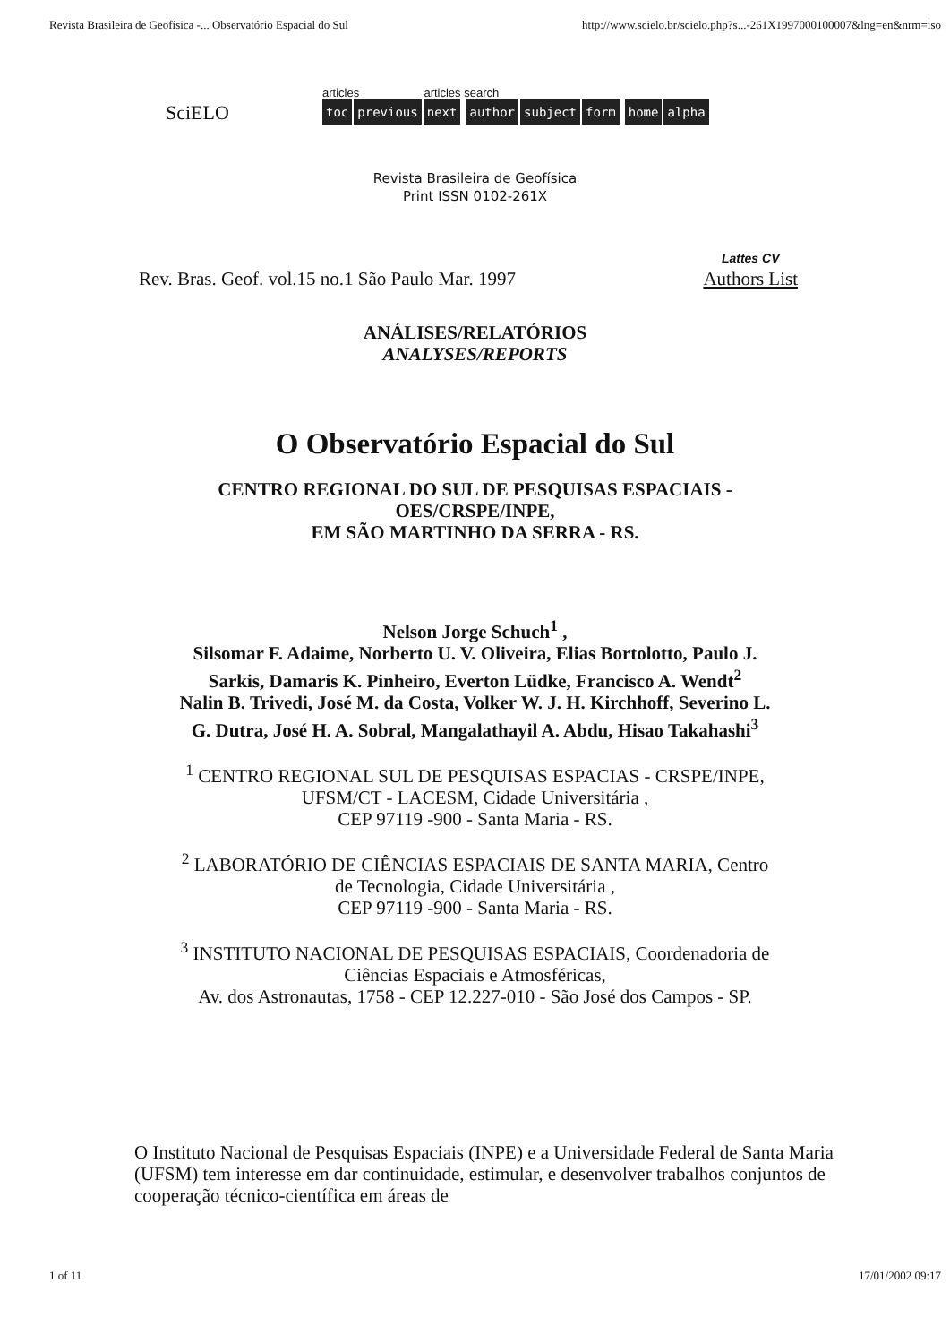Revista Brasileira de Geofísica -... Observatório Espacial do Sul http://www.scielo.br/scielo.php?s...-261X1997000100007&lng=en&nrm=iso
SciELO
articles articles search
toc previous next author subject form home alpha
Revista Brasileira de Geofísica
Print ISSN 0102-261X
Rev. Bras. Geof. vol.15 no.1 São Paulo Mar. 1997 Lattes CV
Authors List
ANÁLISES/RELATÓRIOS
ANALYSES/REPORTS
O Observatório Espacial do Sul
CENTRO REGIONAL DO SUL DE PESQUISAS ESPACIAIS -
OES/CRSPE/INPE,
EM SÃO MARTINHO DA SERRA - RS.
Nelson Jorge Schuch<sup>1</sup> ,
Silsomar F. Adaime, Norberto U. V. Oliveira, Elias Bortolotto, Paulo J.
Sarkis, Damaris K. Pinheiro, Everton Lüdke, Francisco A. Wendt<sup>2</sup>
Nalin B. Trivedi, José M. da Costa, Volker W. J. H. Kirchhoff, Severino L.
G. Dutra, José H. A. Sobral, Mangalathayil A. Abdu, Hisao Takahashi<sup>3</sup>
<sup>1</sup> CENTRO REGIONAL SUL DE PESQUISAS ESPACIAS - CRSPE/INPE,
UFSM/CT - LACESM, Cidade Universitária ,
CEP 97119 -900 - Santa Maria - RS.
<sup>2</sup> LABORATÓRIO DE CIÊNCIAS ESPACIAIS DE SANTA MARIA, Centro
de Tecnologia, Cidade Universitária ,
CEP 97119 -900 - Santa Maria - RS.
<sup>3</sup> INSTITUTO NACIONAL DE PESQUISAS ESPACIAIS, Coordenadoria de
Ciências Espaciais e Atmosféricas,
Av. dos Astronautas, 1758 - CEP 12.227-010 - São José dos Campos - SP.
O Instituto Nacional de Pesquisas Espaciais (INPE) e a Universidade Federal de Santa Maria (UFSM) tem interesse em dar continuidade, estimular, e desenvolver trabalhos conjuntos de cooperação técnico-científica em áreas de
1 of 11 17/01/2002 09:17